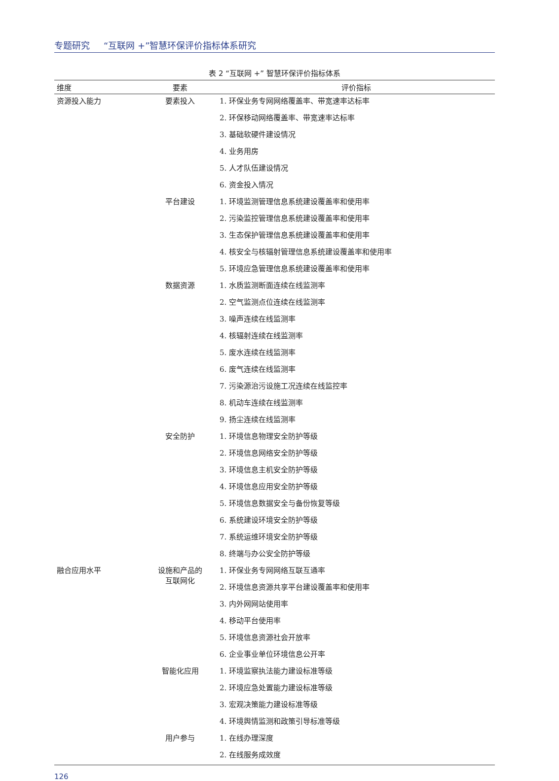专题研究 “互联网 +”智慧环保评价指标体系研究
表 2 “互联网 +” 智慧环保评价指标体系
| 维度 | 要素 | 评价指标 |
| --- | --- | --- |
| 资源投入能力 | 要素投入 | 1. 环保业务专网网络覆盖率、带宽速率达标率 |
| | | 2. 环保移动网络覆盖率、带宽速率达标率 |
| | | 3. 基础软硬件建设情况 |
| | | 4. 业务用房 |
| | | 5. 人才队伍建设情况 |
| | | 6. 资金投入情况 |
| | 平台建设 | 1. 环境监测管理信息系统建设覆盖率和使用率 |
| | | 2. 污染监控管理信息系统建设覆盖率和使用率 |
| | | 3. 生态保护管理信息系统建设覆盖率和使用率 |
| | | 4. 核安全与核辐射管理信息系统建设覆盖率和使用率 |
| | | 5. 环境应急管理信息系统建设覆盖率和使用率 |
| | 数据资源 | 1. 水质监测断面连续在线监测率 |
| | | 2. 空气监测点位连续在线监测率 |
| | | 3. 噪声连续在线监测率 |
| | | 4. 核辐射连续在线监测率 |
| | | 5. 废水连续在线监测率 |
| | | 6. 废气连续在线监测率 |
| | | 7. 污染源治污设施工况连续在线监控率 |
| | | 8. 机动车连续在线监测率 |
| | | 9. 扬尘连续在线监测率 |
| | 安全防护 | 1. 环境信息物理安全防护等级 |
| | | 2. 环境信息网络安全防护等级 |
| | | 3. 环境信息主机安全防护等级 |
| | | 4. 环境信息应用安全防护等级 |
| | | 5. 环境信息数据安全与备份恢复等级 |
| | | 6. 系统建设环境安全防护等级 |
| | | 7. 系统运维环境安全防护等级 |
| | | 8. 终端与办公安全防护等级 |
| 融合应用水平 | 设施和产品的 互联网化 | 1. 环保业务专网网络互联互通率 |
| | | 2. 环境信息资源共享平台建设覆盖率和使用率 |
| | | 3. 内外网网站使用率 |
| | | 4. 移动平台使用率 |
| | | 5. 环境信息资源社会开放率 |
| | | 6. 企业事业单位环境信息公开率 |
| | 智能化应用 | 1. 环境监察执法能力建设标准等级 |
| | | 2. 环境应急处置能力建设标准等级 |
| | | 3. 宏观决策能力建设标准等级 |
| | | 4. 环境舆情监测和政策引导标准等级 |
| | 用户参与 | 1. 在线办理深度 |
| | | 2. 在线服务成效度 |
126